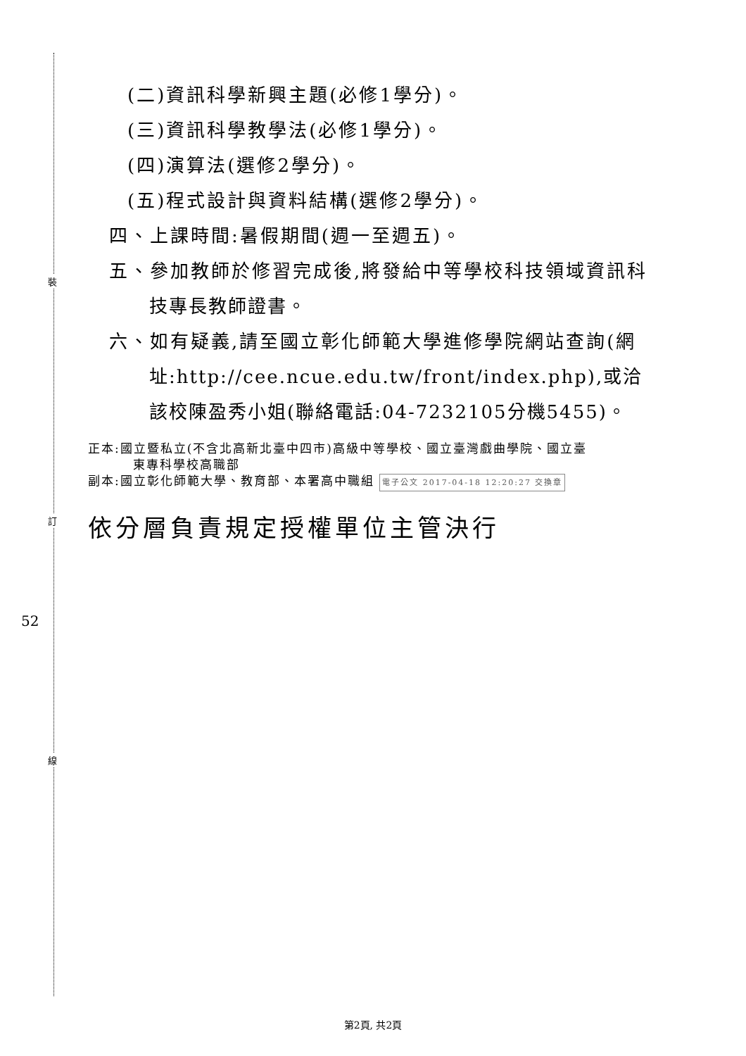裝
訂
線
52
(二)資訊科學新興主題(必修1學分)。
(三)資訊科學教學法(必修1學分)。
(四)演算法(選修2學分)。
(五)程式設計與資料結構(選修2學分)。
四、上課時間:暑假期間(週一至週五)。
五、參加教師於修習完成後,將發給中等學校科技領域資訊科
技專長教師證書。
六、如有疑義,請至國立彰化師範大學進修學院網站查詢(網
址:http://cee.ncue.edu.tw/front/index.php),或洽
該校陳盈秀小姐(聯絡電話:04-7232105分機5455)。
正本:國立暨私立(不含北高新北臺中四市)高級中等學校、國立臺灣戲曲學院、國立臺
東專科學校高職部
副本:國立彰化師範大學、教育部、本署高中職組 電子公文 2017-04-18 12:20:27 交換章
依分層負責規定授權單位主管決行
第2頁, 共2頁